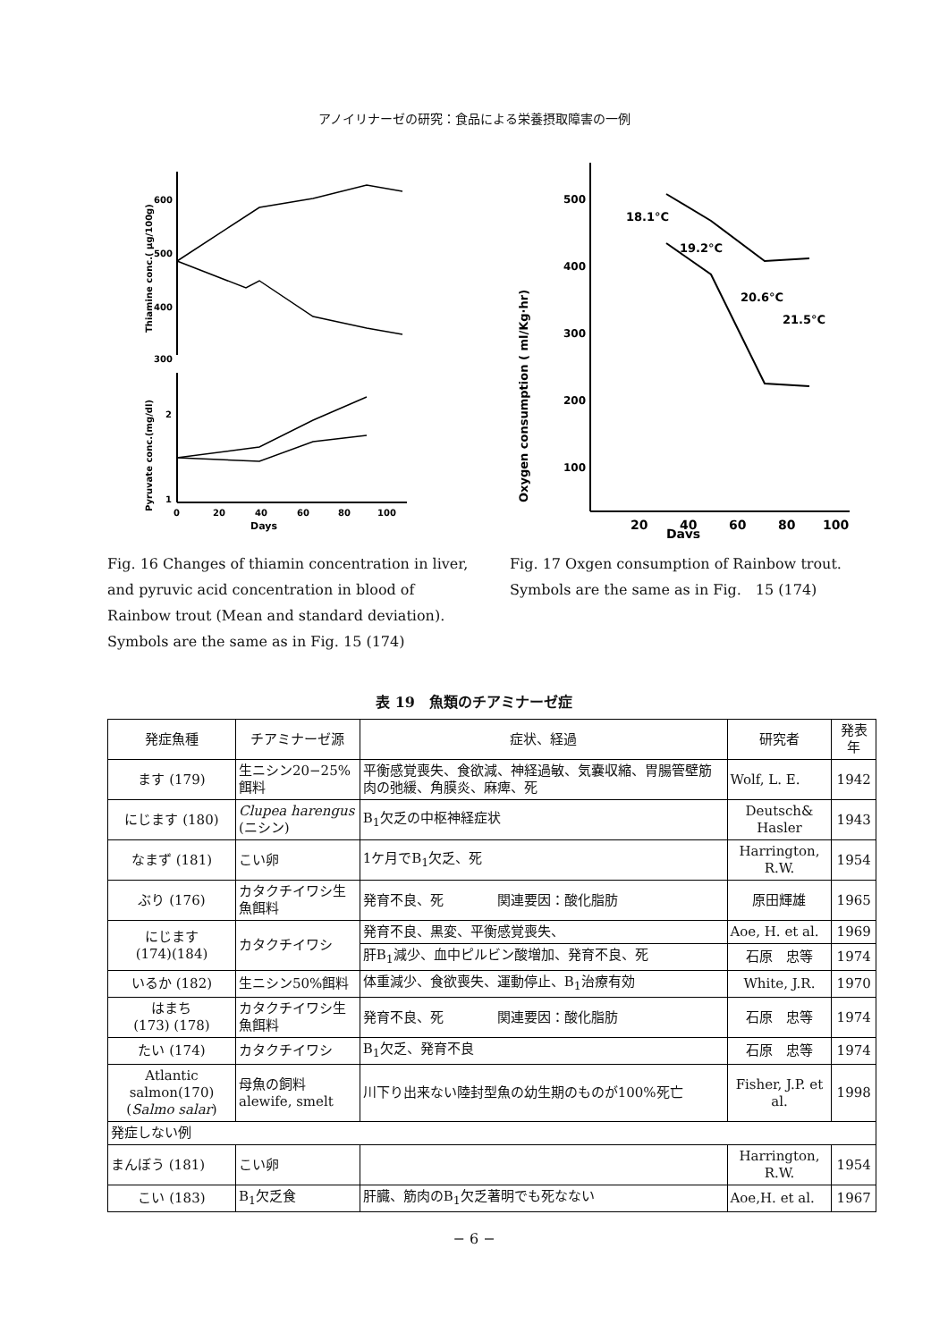アノイリナーゼの研究：食品による栄養摂取障害の一例
Thiamine conc.( µg/100g)
Pyruvate conc.(mg/dl)
600
500
400
300
2
1
0
20
40
60
80
100
Days
Fig. 16 Changes of thiamin concentration in liver, and pyruvic acid concentration in blood of Rainbow trout (Mean and standard deviation). Symbols are the same as in Fig. 15 (174)
Oxygen consumption ( ml/Kg·hr)
500
400
300
200
100
18.1°C
19.2°C
20.6°C
21.5°C
20
40
60
80
100
Days
Fig. 17 Oxgen consumption of Rainbow trout. Symbols are the same as in Fig.　15 (174)
表 19　魚類のチアミナーゼ症
| 発症魚種 | チアミナーゼ源 | 症状、経過 | 研究者 | 発表年 |
| --- | --- | --- | --- | --- |
| ます (179) | 生ニシン20−25%餌料 | 平衡感覚喪失、食欲減、神経過敏、気嚢収縮、胃腸管壁筋肉の弛緩、角膜炎、麻痺、死 | Wolf, L. E. | 1942 |
| にじます (180) | Clupea harengus (ニシン) | B<sub>1</sub>欠乏の中枢神経症状 | Deutsch& Hasler | 1943 |
| なまず (181) | こい卵 | 1ケ月でB<sub>1</sub>欠乏、死 | Harrington, R.W. | 1954 |
| ぶり (176) | カタクチイワシ生魚餌料 | 発育不良、死 関連要因：酸化脂肪 | 原田輝雄 | 1965 |
| にじます (174)(184) | カタクチイワシ | 発育不良、黒変、平衡感覚喪失、 | Aoe, H. et al. | 1969 |
| | | 肝B<sub>1</sub>減少、血中ピルビン酸増加、発育不良、死 | 石原 忠等 | 1974 |
| いるか (182) | 生ニシン50%餌料 | 体重減少、食欲喪失、運動停止、B<sub>1</sub>治療有効 | White, J.R. | 1970 |
| はまち (173) (178) | カタクチイワシ生魚餌料 | 発育不良、死 関連要因：酸化脂肪 | 石原 忠等 | 1974 |
| たい (174) | カタクチイワシ | B<sub>1</sub>欠乏、発育不良 | 石原 忠等 | 1974 |
| Atlantic salmon(170) ( Salmo salar ) | 母魚の飼料 alewife, smelt | 川下り出来ない陸封型魚の幼生期のものが100%死亡 | Fisher, J.P. et al. | 1998 |
| 発症しない例 | | | | |
| まんぼう (181) | こい卵 | | Harrington, R.W. | 1954 |
| こい (183) | B<sub>1</sub>欠乏食 | 肝臓、筋肉のB<sub>1</sub>欠乏著明でも死なない | Aoe,H. et al. | 1967 |
− 6 −